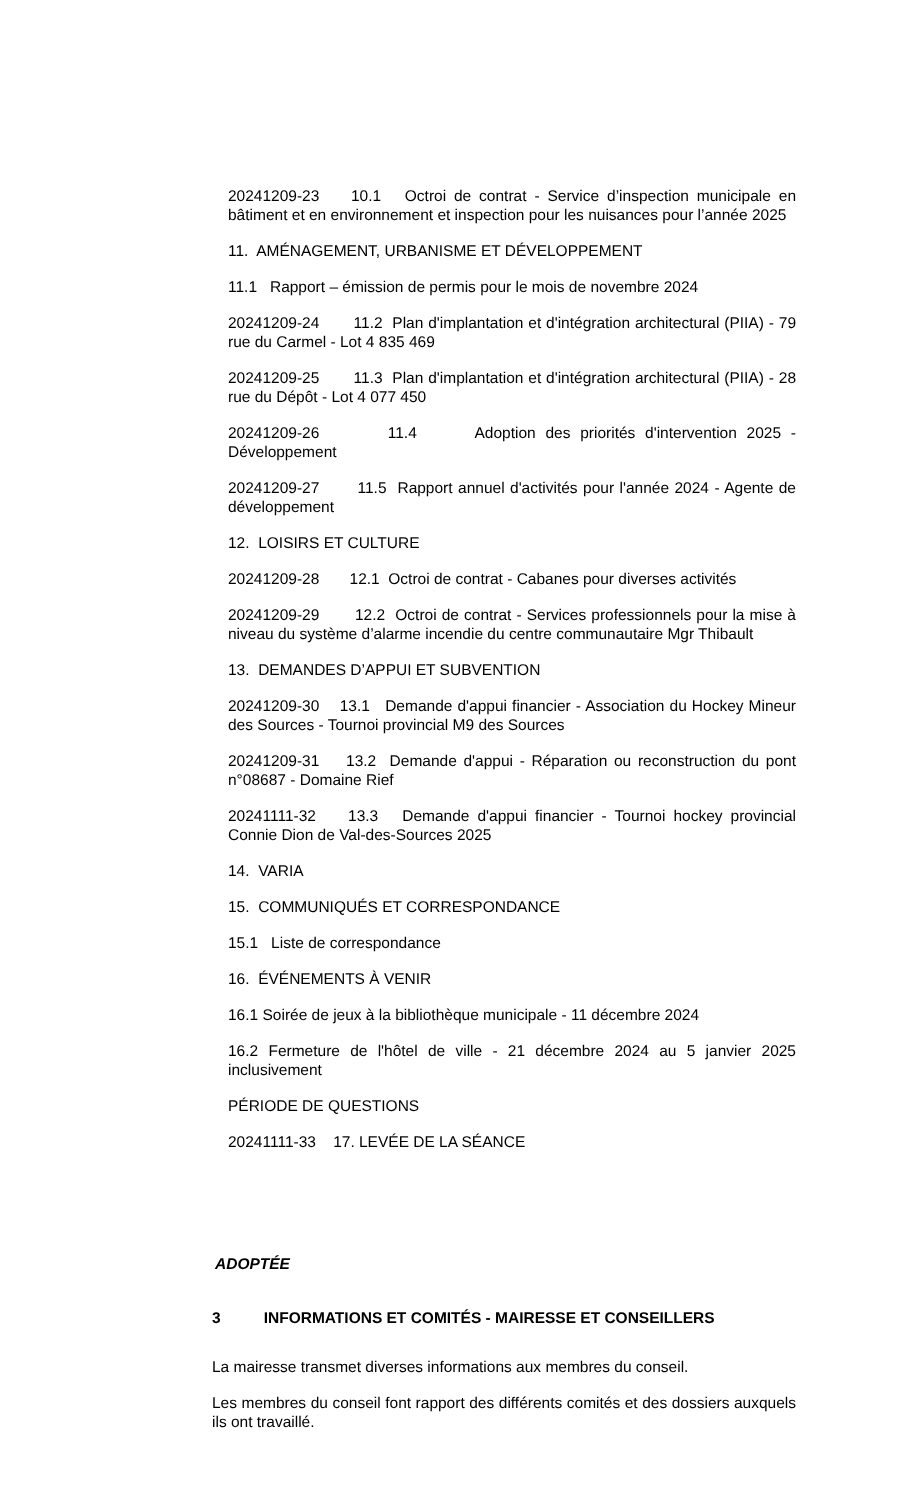20241209-23 10.1 Octroi de contrat - Service d’inspection municipale en bâtiment et en environnement et inspection pour les nuisances pour l’année 2025
11. AMÉNAGEMENT, URBANISME ET DÉVELOPPEMENT
11.1 Rapport – émission de permis pour le mois de novembre 2024
20241209-24 11.2 Plan d'implantation et d'intégration architectural (PIIA) - 79 rue du Carmel - Lot 4 835 469
20241209-25 11.3 Plan d'implantation et d'intégration architectural (PIIA) - 28 rue du Dépôt - Lot 4 077 450
20241209-26 11.4 Adoption des priorités d'intervention 2025 - Développement
20241209-27 11.5 Rapport annuel d'activités pour l'année 2024 - Agente de développement
12. LOISIRS ET CULTURE
20241209-28 12.1 Octroi de contrat - Cabanes pour diverses activités
20241209-29 12.2 Octroi de contrat - Services professionnels pour la mise à niveau du système d’alarme incendie du centre communautaire Mgr Thibault
13. DEMANDES D’APPUI ET SUBVENTION
20241209-30 13.1 Demande d'appui financier - Association du Hockey Mineur des Sources - Tournoi provincial M9 des Sources
20241209-31 13.2 Demande d'appui - Réparation ou reconstruction du pont n°08687 - Domaine Rief
20241111-32 13.3 Demande d'appui financier - Tournoi hockey provincial Connie Dion de Val-des-Sources 2025
14. VARIA
15. COMMUNIQUÉS ET CORRESPONDANCE
15.1 Liste de correspondance
16. ÉVÉNEMENTS À VENIR
16.1 Soirée de jeux à la bibliothèque municipale - 11 décembre 2024
16.2 Fermeture de l'hôtel de ville - 21 décembre 2024 au 5 janvier 2025 inclusivement
PÉRIODE DE QUESTIONS
20241111-33 17. LEVÉE DE LA SÉANCE
ADOPTÉE
3 INFORMATIONS ET COMITÉS - MAIRESSE ET CONSEILLERS
La mairesse transmet diverses informations aux membres du conseil.
Les membres du conseil font rapport des différents comités et des dossiers auxquels ils ont travaillé.